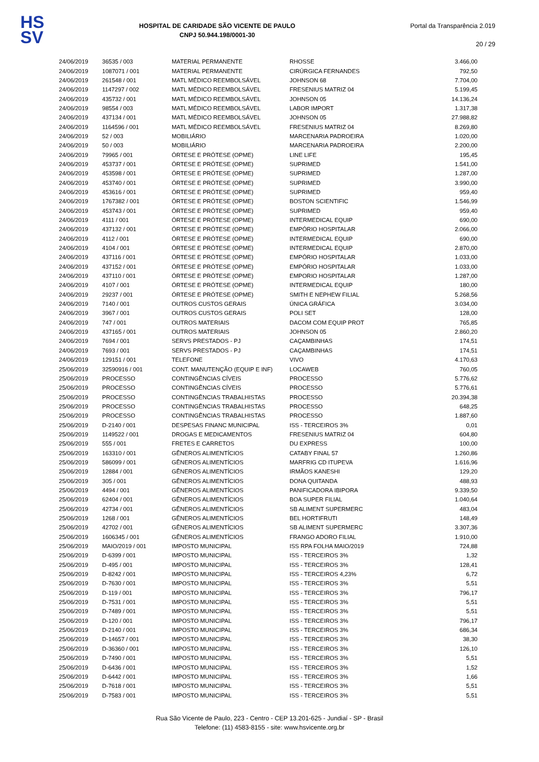HS
SV
HOSPITAL DE CARIDADE SÃO VICENTE DE PAULO
CNPJ 50.944.198/0001-30
Portal da Transparência 2.019
20 / 29
| 24/06/2019 | 36535 / 003 | MATERIAL PERMANENTE | RHOSSE | 3.466,00 |
| 24/06/2019 | 1087071 / 001 | MATERIAL PERMANENTE | CIRÚRGICA FERNANDES | 792,50 |
| 24/06/2019 | 261548 / 001 | MATL MÉDICO REEMBOLSÁVEL | JOHNSON 68 | 7.704,00 |
| 24/06/2019 | 1147297 / 002 | MATL MÉDICO REEMBOLSÁVEL | FRESENIUS MATRIZ 04 | 5.199,45 |
| 24/06/2019 | 435732 / 001 | MATL MÉDICO REEMBOLSÁVEL | JOHNSON 05 | 14.136,24 |
| 24/06/2019 | 98554 / 003 | MATL MÉDICO REEMBOLSÁVEL | LABOR IMPORT | 1.317,38 |
| 24/06/2019 | 437134 / 001 | MATL MÉDICO REEMBOLSÁVEL | JOHNSON 05 | 27.988,82 |
| 24/06/2019 | 1164596 / 001 | MATL MÉDICO REEMBOLSÁVEL | FRESENIUS MATRIZ 04 | 8.269,80 |
| 24/06/2019 | 52 / 003 | MOBILIÁRIO | MARCENARIA PADROEIRA | 1.020,00 |
| 24/06/2019 | 50 / 003 | MOBILIÁRIO | MARCENARIA PADROEIRA | 2.200,00 |
| 24/06/2019 | 79965 / 001 | ÓRTESE E PRÓTESE (OPME) | LINE LIFE | 195,45 |
| 24/06/2019 | 453737 / 001 | ÓRTESE E PRÓTESE (OPME) | SUPRIMED | 1.541,00 |
| 24/06/2019 | 453598 / 001 | ÓRTESE E PRÓTESE (OPME) | SUPRIMED | 1.287,00 |
| 24/06/2019 | 453740 / 001 | ÓRTESE E PRÓTESE (OPME) | SUPRIMED | 3.990,00 |
| 24/06/2019 | 453616 / 001 | ÓRTESE E PRÓTESE (OPME) | SUPRIMED | 959,40 |
| 24/06/2019 | 1767382 / 001 | ÓRTESE E PRÓTESE (OPME) | BOSTON SCIENTIFIC | 1.546,99 |
| 24/06/2019 | 453743 / 001 | ÓRTESE E PRÓTESE (OPME) | SUPRIMED | 959,40 |
| 24/06/2019 | 4111 / 001 | ÓRTESE E PRÓTESE (OPME) | INTERMEDICAL EQUIP | 690,00 |
| 24/06/2019 | 437132 / 001 | ÓRTESE E PRÓTESE (OPME) | EMPÓRIO HOSPITALAR | 2.066,00 |
| 24/06/2019 | 4112 / 001 | ÓRTESE E PRÓTESE (OPME) | INTERMEDICAL EQUIP | 690,00 |
| 24/06/2019 | 4104 / 001 | ÓRTESE E PRÓTESE (OPME) | INTERMEDICAL EQUIP | 2.870,00 |
| 24/06/2019 | 437116 / 001 | ÓRTESE E PRÓTESE (OPME) | EMPÓRIO HOSPITALAR | 1.033,00 |
| 24/06/2019 | 437152 / 001 | ÓRTESE E PRÓTESE (OPME) | EMPÓRIO HOSPITALAR | 1.033,00 |
| 24/06/2019 | 437110 / 001 | ÓRTESE E PRÓTESE (OPME) | EMPORIO HOSPITALAR | 1.287,00 |
| 24/06/2019 | 4107 / 001 | ÓRTESE E PRÓTESE (OPME) | INTERMEDICAL EQUIP | 180,00 |
| 24/06/2019 | 29237 / 001 | ÓRTESE E PRÓTESE (OPME) | SMITH E NEPHEW FILIAL | 5.268,56 |
| 24/06/2019 | 7140 / 001 | OUTROS CUSTOS GERAIS | ÚNICA GRÁFICA | 3.034,00 |
| 24/06/2019 | 3967 / 001 | OUTROS CUSTOS GERAIS | POLI SET | 128,00 |
| 24/06/2019 | 747 / 001 | OUTROS MATERIAIS | DACOM COM EQUIP PROT | 765,85 |
| 24/06/2019 | 437165 / 001 | OUTROS MATERIAIS | JOHNSON 05 | 2.860,20 |
| 24/06/2019 | 7694 / 001 | SERVS PRESTADOS - PJ | CAÇAMBINHAS | 174,51 |
| 24/06/2019 | 7693 / 001 | SERVS PRESTADOS - PJ | CAÇAMBINHAS | 174,51 |
| 24/06/2019 | 129151 / 001 | TELEFONE | VIVO | 4.170,63 |
| 25/06/2019 | 32590916 / 001 | CONT. MANUTENÇÃO (EQUIP E INF) | LOCAWEB | 760,05 |
| 25/06/2019 | PROCESSO | CONTINGÊNCIAS CÍVEIS | PROCESSO | 5.776,62 |
| 25/06/2019 | PROCESSO | CONTINGÊNCIAS CÍVEIS | PROCESSO | 5.776,61 |
| 25/06/2019 | PROCESSO | CONTINGÊNCIAS TRABALHISTAS | PROCESSO | 20.394,38 |
| 25/06/2019 | PROCESSO | CONTINGÊNCIAS TRABALHISTAS | PROCESSO | 648,25 |
| 25/06/2019 | PROCESSO | CONTINGÊNCIAS TRABALHISTAS | PROCESSO | 1.887,60 |
| 25/06/2019 | D-2140 / 001 | DESPESAS FINANC MUNICIPAL | ISS - TERCEIROS 3% | 0,01 |
| 25/06/2019 | 1149522 / 001 | DROGAS E MEDICAMENTOS | FRESENIUS MATRIZ 04 | 604,80 |
| 25/06/2019 | 555 / 001 | FRETES E CARRETOS | DU EXPRESS | 100,00 |
| 25/06/2019 | 163310 / 001 | GÊNEROS ALIMENTÍCIOS | CATABY FINAL 57 | 1.260,86 |
| 25/06/2019 | 586099 / 001 | GÊNEROS ALIMENTÍCIOS | MARFRIG CD ITUPEVA | 1.616,96 |
| 25/06/2019 | 12884 / 001 | GÊNEROS ALIMENTÍCIOS | IRMÃOS KANESHI | 129,20 |
| 25/06/2019 | 305 / 001 | GÊNEROS ALIMENTÍCIOS | DONA QUITANDA | 488,93 |
| 25/06/2019 | 4494 / 001 | GÊNEROS ALIMENTÍCIOS | PANIFICADORA IBIPORA | 9.339,50 |
| 25/06/2019 | 62404 / 001 | GÊNEROS ALIMENTÍCIOS | BOA SUPER FILIAL | 1.040,64 |
| 25/06/2019 | 42734 / 001 | GÊNEROS ALIMENTÍCIOS | SB ALIMENT SUPERMERC | 483,04 |
| 25/06/2019 | 1268 / 001 | GÊNEROS ALIMENTÍCIOS | BEL HORTIFRUTI | 148,49 |
| 25/06/2019 | 42702 / 001 | GÊNEROS ALIMENTÍCIOS | SB ALIMENT SUPERMERC | 3.307,36 |
| 25/06/2019 | 1606345 / 001 | GÊNEROS ALIMENTÍCIOS | FRANGO ADORO FILIAL | 1.910,00 |
| 25/06/2019 | MAIO/2019 / 001 | IMPOSTO MUNICIPAL | ISS RPA FOLHA MAIO/2019 | 724,88 |
| 25/06/2019 | D-6399 / 001 | IMPOSTO MUNICIPAL | ISS - TERCEIROS 3% | 1,32 |
| 25/06/2019 | D-495 / 001 | IMPOSTO MUNICIPAL | ISS - TERCEIROS 3% | 128,41 |
| 25/06/2019 | D-8242 / 001 | IMPOSTO MUNICIPAL | ISS - TERCEIROS 4,23% | 6,72 |
| 25/06/2019 | D-7630 / 001 | IMPOSTO MUNICIPAL | ISS - TERCEIROS 3% | 5,51 |
| 25/06/2019 | D-119 / 001 | IMPOSTO MUNICIPAL | ISS - TERCEIROS 3% | 796,17 |
| 25/06/2019 | D-7531 / 001 | IMPOSTO MUNICIPAL | ISS - TERCEIROS 3% | 5,51 |
| 25/06/2019 | D-7489 / 001 | IMPOSTO MUNICIPAL | ISS - TERCEIROS 3% | 5,51 |
| 25/06/2019 | D-120 / 001 | IMPOSTO MUNICIPAL | ISS - TERCEIROS 3% | 796,17 |
| 25/06/2019 | D-2140 / 001 | IMPOSTO MUNICIPAL | ISS - TERCEIROS 3% | 686,34 |
| 25/06/2019 | D-14657 / 001 | IMPOSTO MUNICIPAL | ISS - TERCEIROS 3% | 38,30 |
| 25/06/2019 | D-36360 / 001 | IMPOSTO MUNICIPAL | ISS - TERCEIROS 3% | 126,10 |
| 25/06/2019 | D-7490 / 001 | IMPOSTO MUNICIPAL | ISS - TERCEIROS 3% | 5,51 |
| 25/06/2019 | D-6436 / 001 | IMPOSTO MUNICIPAL | ISS - TERCEIROS 3% | 1,52 |
| 25/06/2019 | D-6442 / 001 | IMPOSTO MUNICIPAL | ISS - TERCEIROS 3% | 1,66 |
| 25/06/2019 | D-7618 / 001 | IMPOSTO MUNICIPAL | ISS - TERCEIROS 3% | 5,51 |
| 25/06/2019 | D-7583 / 001 | IMPOSTO MUNICIPAL | ISS - TERCEIROS 3% | 5,51 |
Rua São Vicente de Paulo, 223 - Centro - CEP 13.201-625 - Jundiaí - SP - Brasil
Telefone: (11) 4583-8155 - site: www.hsvicente.org.br